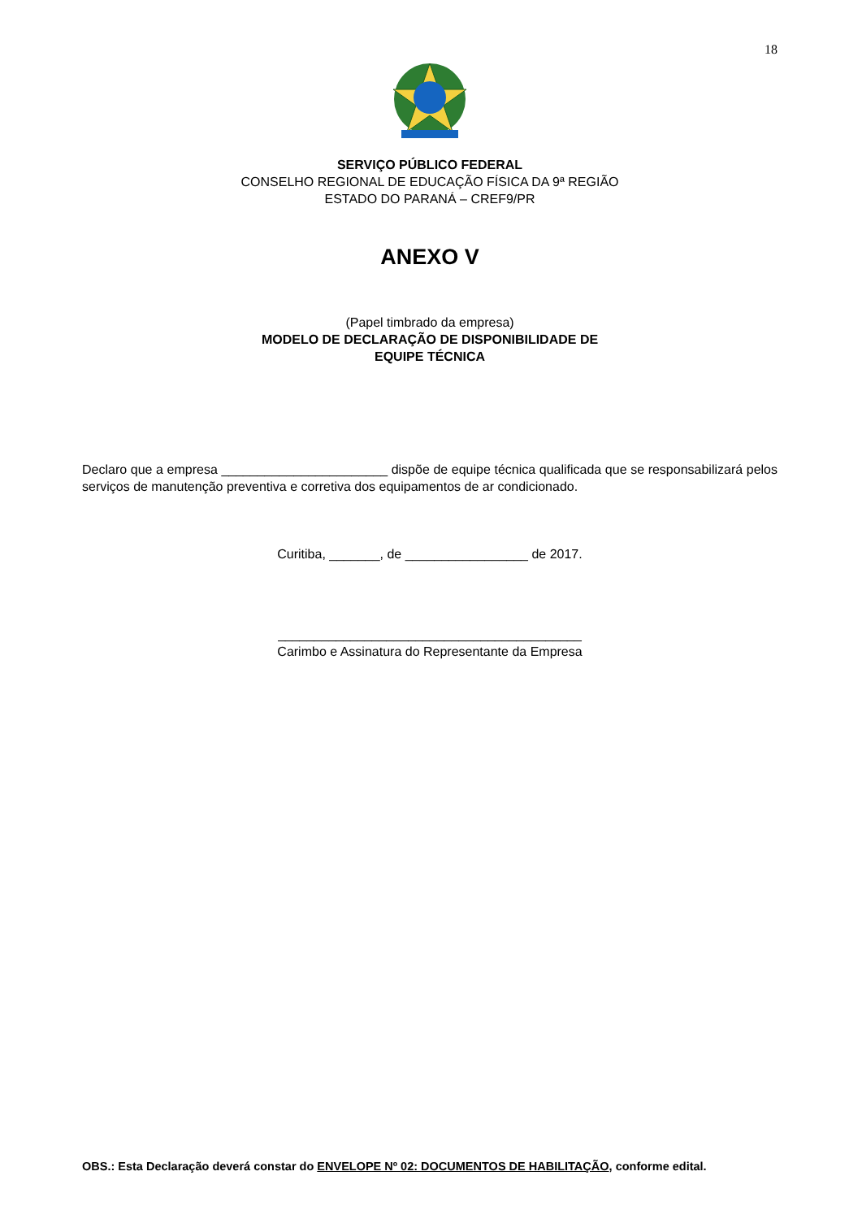18
SERVIÇO PÚBLICO FEDERAL
CONSELHO REGIONAL DE EDUCAÇÃO FÍSICA DA 9ª REGIÃO
ESTADO DO PARANÁ – CREF9/PR
ANEXO V
(Papel timbrado da empresa)
MODELO DE DECLARAÇÃO DE DISPONIBILIDADE DE
EQUIPE TÉCNICA
Declaro que a empresa _______________________ dispõe de equipe técnica qualificada que se responsabilizará pelos serviços de manutenção preventiva e corretiva dos equipamentos de ar condicionado.
Curitiba, _______, de _________________ de 2017.
__________________________________________
Carimbo e Assinatura do Representante da Empresa
OBS.: Esta Declaração deverá constar do ENVELOPE Nº 02: DOCUMENTOS DE HABILITAÇÃO, conforme edital.